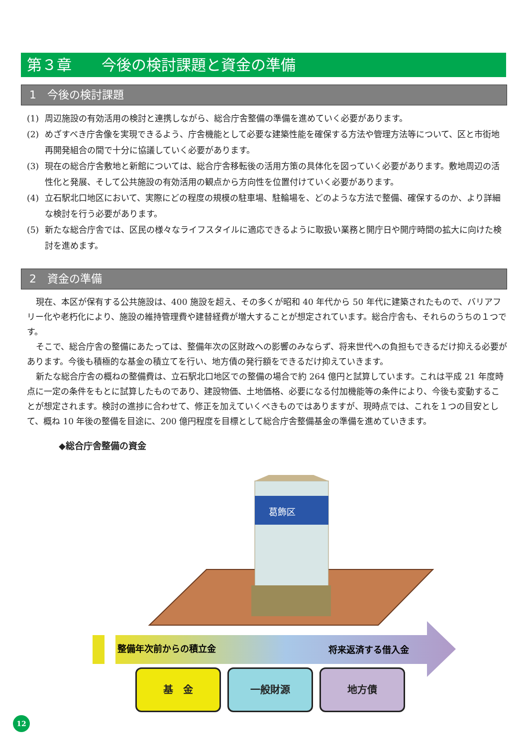第３章　　今後の検討課題と資金の準備
1　今後の検討課題
(1) 周辺施設の有効活用の検討と連携しながら、総合庁舎整備の準備を進めていく必要があります。
(2) めざすべき庁舎像を実現できるよう、庁舎機能として必要な建築性能を確保する方法や管理方法等について、区と市街地再開発組合の間で十分に協議していく必要があります。
(3) 現在の総合庁舎敷地と新館については、総合庁舎移転後の活用方策の具体化を図っていく必要があります。敷地周辺の活性化と発展、そして公共施設の有効活用の観点から方向性を位置付けていく必要があります。
(4) 立石駅北口地区において、実際にどの程度の規模の駐車場、駐輪場を、どのような方法で整備、確保するのか、より詳細な検討を行う必要があります。
(5) 新たな総合庁舎では、区民の様々なライフスタイルに適応できるように取扱い業務と開庁日や開庁時間の拡大に向けた検討を進めます。
2　資金の準備
現在、本区が保有する公共施設は、400 施設を超え、その多くが昭和 40 年代から 50 年代に建築されたもので、バリアフリー化や老朽化により、施設の維持管理費や建替経費が増大することが想定されています。総合庁舎も、それらのうちの１つです。
そこで、総合庁舎の整備にあたっては、整備年次の区財政への影響のみならず、将来世代への負担もできるだけ抑える必要があります。今後も積極的な基金の積立てを行い、地方債の発行額をできるだけ抑えていきます。
新たな総合庁舎の概ねの整備費は、立石駅北口地区での整備の場合で約 264 億円と試算しています。これは平成 21 年度時点に一定の条件をもとに試算したものであり、建設物価、土地価格、必要になる付加機能等の条件により、今後も変動することが想定されます。検討の進捗に合わせて、修正を加えていくべきものではありますが、現時点では、これを１つの目安として、概ね 10 年後の整備を目途に、200 億円程度を目標として総合庁舎整備基金の準備を進めていきます。
◆総合庁舎整備の資金
葛飾区
整備年次前からの積立金
将来返済する借入金
基　金 一般財源 地方債
12